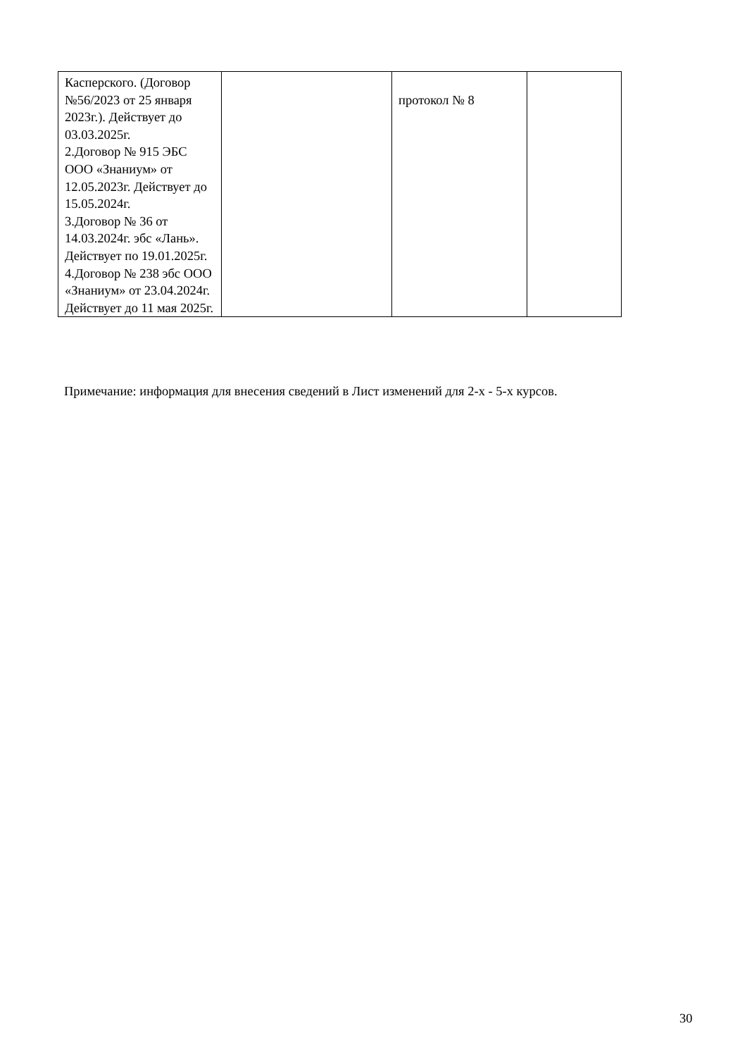| Касперского. (Договор №56/2023 от 25 января 2023г.). Действует до 03.03.2025г. 2.Договор № 915 ЭБС ООО «Знаниум» от 12.05.2023г. Действует до 15.05.2024г. 3.Договор № 36 от 14.03.2024г. эбс «Лань». Действует по 19.01.2025г. 4.Договор № 238 эбс ООО «Знаниум» от 23.04.2024г. Действует до 11 мая 2025г. | | протокол № 8 | |
Примечание: информация для внесения сведений в Лист изменений для 2-х - 5-х курсов.
30